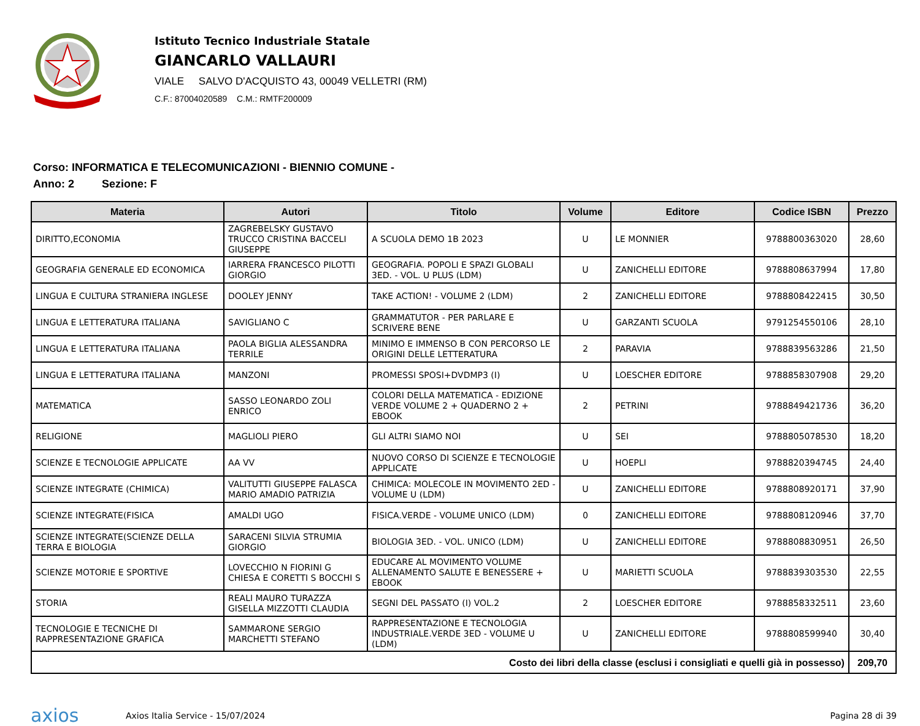Istituto Tecnico Industriale Statale
GIANCARLO VALLAURI
VIALE SALVO D'ACQUISTO 43, 00049 VELLETRI (RM)
C.F.: 87004020589 C.M.: RMTF200009
Corso: INFORMATICA E TELECOMUNICAZIONI - BIENNIO COMUNE -
Anno: 2 Sezione: F
| Materia | Autori | Titolo | Volume | Editore | Codice ISBN | Prezzo |
| --- | --- | --- | --- | --- | --- | --- |
| DIRITTO,ECONOMIA | ZAGREBELSKY GUSTAVO TRUCCO CRISTINA BACCELI GIUSEPPE | A SCUOLA DEMO 1B 2023 | U | LE MONNIER | 9788800363020 | 28,60 |
| GEOGRAFIA GENERALE ED ECONOMICA | IARRERA FRANCESCO PILOTTI GIORGIO | GEOGRAFIA. POPOLI E SPAZI GLOBALI 3ED. - VOL. U PLUS (LDM) | U | ZANICHELLI EDITORE | 9788808637994 | 17,80 |
| LINGUA E CULTURA STRANIERA INGLESE | DOOLEY JENNY | TAKE ACTION! - VOLUME 2 (LDM) | 2 | ZANICHELLI EDITORE | 9788808422415 | 30,50 |
| LINGUA E LETTERATURA ITALIANA | SAVIGLIANO C | GRAMMATUTOR - PER PARLARE E SCRIVERE BENE | U | GARZANTI SCUOLA | 9791254550106 | 28,10 |
| LINGUA E LETTERATURA ITALIANA | PAOLA BIGLIA ALESSANDRA TERRILE | MINIMO E IMMENSO B CON PERCORSO LE ORIGINI DELLE LETTERATURA | 2 | PARAVIA | 9788839563286 | 21,50 |
| LINGUA E LETTERATURA ITALIANA | MANZONI | PROMESSI SPOSI+DVDMP3 (I) | U | LOESCHER EDITORE | 9788858307908 | 29,20 |
| MATEMATICA | SASSO LEONARDO ZOLI ENRICO | COLORI DELLA MATEMATICA - EDIZIONE VERDE VOLUME 2 + QUADERNO 2 + EBOOK | 2 | PETRINI | 9788849421736 | 36,20 |
| RELIGIONE | MAGLIOLI PIERO | GLI ALTRI SIAMO NOI | U | SEI | 9788805078530 | 18,20 |
| SCIENZE E TECNOLOGIE APPLICATE | AA VV | NUOVO CORSO DI SCIENZE E TECNOLOGIE APPLICATE | U | HOEPLI | 9788820394745 | 24,40 |
| SCIENZE INTEGRATE (CHIMICA) | VALITUTTI GIUSEPPE FALASCA MARIO AMADIO PATRIZIA | CHIMICA: MOLECOLE IN MOVIMENTO 2ED - VOLUME U (LDM) | U | ZANICHELLI EDITORE | 9788808920171 | 37,90 |
| SCIENZE INTEGRATE(FISICA | AMALDI UGO | FISICA.VERDE - VOLUME UNICO (LDM) | 0 | ZANICHELLI EDITORE | 9788808120946 | 37,70 |
| SCIENZE INTEGRATE(SCIENZE DELLA TERRA E BIOLOGIA | SARACENI SILVIA STRUMIA GIORGIO | BIOLOGIA 3ED. - VOL. UNICO (LDM) | U | ZANICHELLI EDITORE | 9788808830951 | 26,50 |
| SCIENZE MOTORIE E SPORTIVE | LOVECCHIO N FIORINI G CHIESA E CORETTI S BOCCHI S | EDUCARE AL MOVIMENTO VOLUME ALLENAMENTO SALUTE E BENESSERE + EBOOK | U | MARIETTI SCUOLA | 9788839303530 | 22,55 |
| STORIA | REALI MAURO TURAZZA GISELLA MIZZOTTI CLAUDIA | SEGNI DEL PASSATO (I) VOL.2 | 2 | LOESCHER EDITORE | 9788858332511 | 23,60 |
| TECNOLOGIE E TECNICHE DI RAPPRESENTAZIONE GRAFICA | SAMMARONE SERGIO MARCHETTI STEFANO | RAPPRESENTAZIONE E TECNOLOGIA INDUSTRIALE.VERDE 3ED - VOLUME U (LDM) | U | ZANICHELLI EDITORE | 9788808599940 | 30,40 |
| Costo dei libri della classe (esclusi i consigliati e quelli già in possesso) | | | | | | 209,70 |
axios Axios Italia Service - 15/07/2024 Pagina 28 di 39